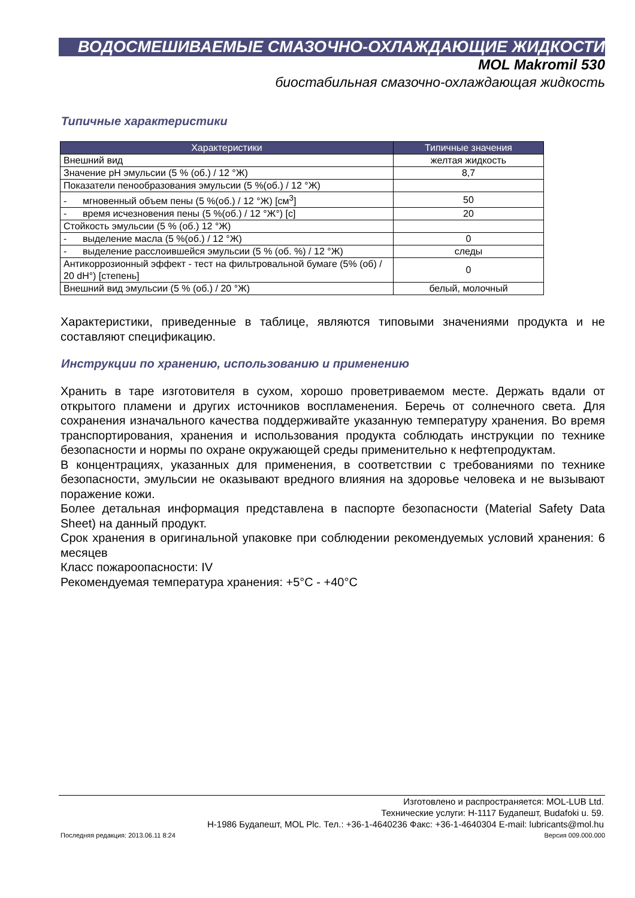ВОДОСМЕШИВАЕМЫЕ СМАЗОЧНО-ОХЛАЖДАЮЩИЕ ЖИДКОСТИ
MOL Makromil 530
биостабильная смазочно-охлаждающая жидкость
Типичные характеристики
| Характеристики | Типичные значения |
| --- | --- |
| Внешний вид | желтая жидкость |
| Значение pH эмульсии (5 % (об.) / 12 °Ж) | 8,7 |
| Показатели пенообразования эмульсии (5 %(об.) / 12 °Ж) | |
| - мгновенный объем пены (5 %(об.) / 12 °Ж) [см<sup>3</sup>] | 50 |
| - время исчезновения пены (5 %(об.) / 12 °Ж°) [с] | 20 |
| Стойкость эмульсии (5 % (об.) 12 °Ж) | |
| - выделение масла (5 %(об.) / 12 °Ж) | 0 |
| - выделение расслоившейся эмульсии (5 % (об. %) / 12 °Ж) | следы |
| Антикоррозионный эффект - тест на фильтровальной бумаге (5% (об) / 20 dH°) [степень] | 0 |
| Внешний вид эмульсии (5 % (об.) / 20 °Ж) | белый, молочный |
Характеристики, приведенные в таблице, являются типовыми значениями продукта и не составляют спецификацию.
Инструкции по хранению, использованию и применению
Хранить в таре изготовителя в сухом, хорошо проветриваемом месте. Держать вдали от открытого пламени и других источников воспламенения. Беречь от солнечного света. Для сохранения изначального качества поддерживайте указанную температуру хранения. Во время транспортирования, хранения и использования продукта соблюдать инструкции по технике безопасности и нормы по охране окружающей среды применительно к нефтепродуктам.
В концентрациях, указанных для применения, в соответствии с требованиями по технике безопасности, эмульсии не оказывают вредного влияния на здоровье человека и не вызывают поражение кожи.
Более детальная информация представлена в паспорте безопасности (Material Safety Data Sheet) на данный продукт.
Срок хранения в оригинальной упаковке при соблюдении рекомендуемых условий хранения: 6 месяцев
Класс пожароопасности: IV
Рекомендуемая температура хранения: +5°C - +40°C
Изготовлено и распространяется: MOL-LUB Ltd.
Технические услуги: H-1117 Будапешт, Budafoki u. 59.
H-1986 Будапешт, MOL Plc. Тел.: +36-1-4640236 Факс: +36-1-4640304 E-mail: lubricants@mol.hu
Последняя редакция: 2013.06.11 8:24 Версия 009.000.000